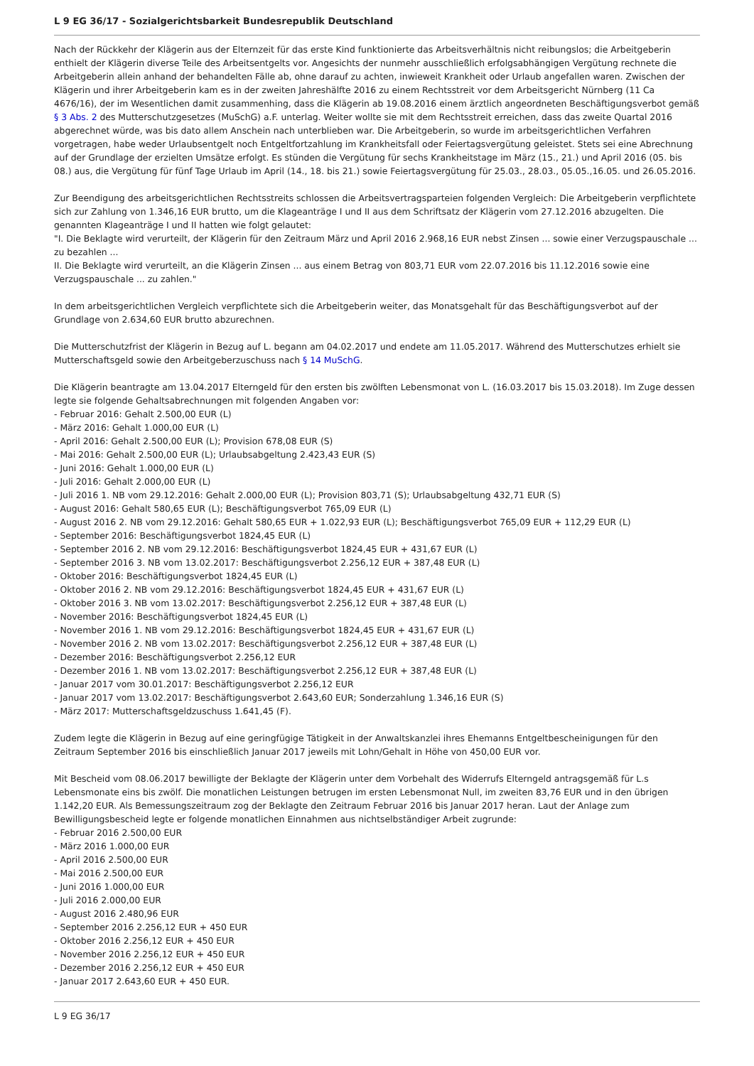L 9 EG 36/17 - Sozialgerichtsbarkeit Bundesrepublik Deutschland
Nach der Rückkehr der Klägerin aus der Elternzeit für das erste Kind funktionierte das Arbeitsverhältnis nicht reibungslos; die Arbeitgeberin enthielt der Klägerin diverse Teile des Arbeitsentgelts vor. Angesichts der nunmehr ausschließlich erfolgsabhängigen Vergütung rechnete die Arbeitgeberin allein anhand der behandelten Fälle ab, ohne darauf zu achten, inwieweit Krankheit oder Urlaub angefallen waren. Zwischen der Klägerin und ihrer Arbeitgeberin kam es in der zweiten Jahreshälfte 2016 zu einem Rechtsstreit vor dem Arbeitsgericht Nürnberg (11 Ca 4676/16), der im Wesentlichen damit zusammenhing, dass die Klägerin ab 19.08.2016 einem ärztlich angeordneten Beschäftigungsverbot gemäß § 3 Abs. 2 des Mutterschutzgesetzes (MuSchG) a.F. unterlag. Weiter wollte sie mit dem Rechtsstreit erreichen, dass das zweite Quartal 2016 abgerechnet würde, was bis dato allem Anschein nach unterblieben war. Die Arbeitgeberin, so wurde im arbeitsgerichtlichen Verfahren vorgetragen, habe weder Urlaubsentgelt noch Entgeltfortzahlung im Krankheitsfall oder Feiertagsvergütung geleistet. Stets sei eine Abrechnung auf der Grundlage der erzielten Umsätze erfolgt. Es stünden die Vergütung für sechs Krankheitstage im März (15., 21.) und April 2016 (05. bis 08.) aus, die Vergütung für fünf Tage Urlaub im April (14., 18. bis 21.) sowie Feiertagsvergütung für 25.03., 28.03., 05.05.,16.05. und 26.05.2016.
Zur Beendigung des arbeitsgerichtlichen Rechtsstreits schlossen die Arbeitsvertragsparteien folgenden Vergleich: Die Arbeitgeberin verpflichtete sich zur Zahlung von 1.346,16 EUR brutto, um die Klageanträge I und II aus dem Schriftsatz der Klägerin vom 27.12.2016 abzugelten. Die genannten Klageanträge I und II hatten wie folgt gelautet:
"I. Die Beklagte wird verurteilt, der Klägerin für den Zeitraum März und April 2016 2.968,16 EUR nebst Zinsen ... sowie einer Verzugspauschale ... zu bezahlen ...
II. Die Beklagte wird verurteilt, an die Klägerin Zinsen ... aus einem Betrag von 803,71 EUR vom 22.07.2016 bis 11.12.2016 sowie eine Verzugspauschale ... zu zahlen."
In dem arbeitsgerichtlichen Vergleich verpflichtete sich die Arbeitgeberin weiter, das Monatsgehalt für das Beschäftigungsverbot auf der Grundlage von 2.634,60 EUR brutto abzurechnen.
Die Mutterschutzfrist der Klägerin in Bezug auf L. begann am 04.02.2017 und endete am 11.05.2017. Während des Mutterschutzes erhielt sie Mutterschaftsgeld sowie den Arbeitgeberzuschuss nach § 14 MuSchG.
Die Klägerin beantragte am 13.04.2017 Elterngeld für den ersten bis zwölften Lebensmonat von L. (16.03.2017 bis 15.03.2018). Im Zuge dessen legte sie folgende Gehaltsabrechnungen mit folgenden Angaben vor:
- Februar 2016: Gehalt 2.500,00 EUR (L)
- März 2016: Gehalt 1.000,00 EUR (L)
- April 2016: Gehalt 2.500,00 EUR (L); Provision 678,08 EUR (S)
- Mai 2016: Gehalt 2.500,00 EUR (L); Urlaubsabgeltung 2.423,43 EUR (S)
- Juni 2016: Gehalt 1.000,00 EUR (L)
- Juli 2016: Gehalt 2.000,00 EUR (L)
- Juli 2016 1. NB vom 29.12.2016: Gehalt 2.000,00 EUR (L); Provision 803,71 (S); Urlaubsabgeltung 432,71 EUR (S)
- August 2016: Gehalt 580,65 EUR (L); Beschäftigungsverbot 765,09 EUR (L)
- August 2016 2. NB vom 29.12.2016: Gehalt 580,65 EUR + 1.022,93 EUR (L); Beschäftigungsverbot 765,09 EUR + 112,29 EUR (L)
- September 2016: Beschäftigungsverbot 1824,45 EUR (L)
- September 2016 2. NB vom 29.12.2016: Beschäftigungsverbot 1824,45 EUR + 431,67 EUR (L)
- September 2016 3. NB vom 13.02.2017: Beschäftigungsverbot 2.256,12 EUR + 387,48 EUR (L)
- Oktober 2016: Beschäftigungsverbot 1824,45 EUR (L)
- Oktober 2016 2. NB vom 29.12.2016: Beschäftigungsverbot 1824,45 EUR + 431,67 EUR (L)
- Oktober 2016 3. NB vom 13.02.2017: Beschäftigungsverbot 2.256,12 EUR + 387,48 EUR (L)
- November 2016: Beschäftigungsverbot 1824,45 EUR (L)
- November 2016 1. NB vom 29.12.2016: Beschäftigungsverbot 1824,45 EUR + 431,67 EUR (L)
- November 2016 2. NB vom 13.02.2017: Beschäftigungsverbot 2.256,12 EUR + 387,48 EUR (L)
- Dezember 2016: Beschäftigungsverbot 2.256,12 EUR
- Dezember 2016 1. NB vom 13.02.2017: Beschäftigungsverbot 2.256,12 EUR + 387,48 EUR (L)
- Januar 2017 vom 30.01.2017: Beschäftigungsverbot 2.256,12 EUR
- Januar 2017 vom 13.02.2017: Beschäftigungsverbot 2.643,60 EUR; Sonderzahlung 1.346,16 EUR (S)
- März 2017: Mutterschaftsgeldzuschuss 1.641,45 (F).
Zudem legte die Klägerin in Bezug auf eine geringfügige Tätigkeit in der Anwaltskanzlei ihres Ehemanns Entgeltbescheinigungen für den Zeitraum September 2016 bis einschließlich Januar 2017 jeweils mit Lohn/Gehalt in Höhe von 450,00 EUR vor.
Mit Bescheid vom 08.06.2017 bewilligte der Beklagte der Klägerin unter dem Vorbehalt des Widerrufs Elterngeld antragsgemäß für L.s Lebensmonate eins bis zwölf. Die monatlichen Leistungen betrugen im ersten Lebensmonat Null, im zweiten 83,76 EUR und in den übrigen 1.142,20 EUR. Als Bemessungszeitraum zog der Beklagte den Zeitraum Februar 2016 bis Januar 2017 heran. Laut der Anlage zum Bewilligungsbescheid legte er folgende monatlichen Einnahmen aus nichtselbständiger Arbeit zugrunde:
- Februar 2016 2.500,00 EUR
- März 2016 1.000,00 EUR
- April 2016 2.500,00 EUR
- Mai 2016 2.500,00 EUR
- Juni 2016 1.000,00 EUR
- Juli 2016 2.000,00 EUR
- August 2016 2.480,96 EUR
- September 2016 2.256,12 EUR + 450 EUR
- Oktober 2016 2.256,12 EUR + 450 EUR
- November 2016 2.256,12 EUR + 450 EUR
- Dezember 2016 2.256,12 EUR + 450 EUR
- Januar 2017 2.643,60 EUR + 450 EUR.
L 9 EG 36/17